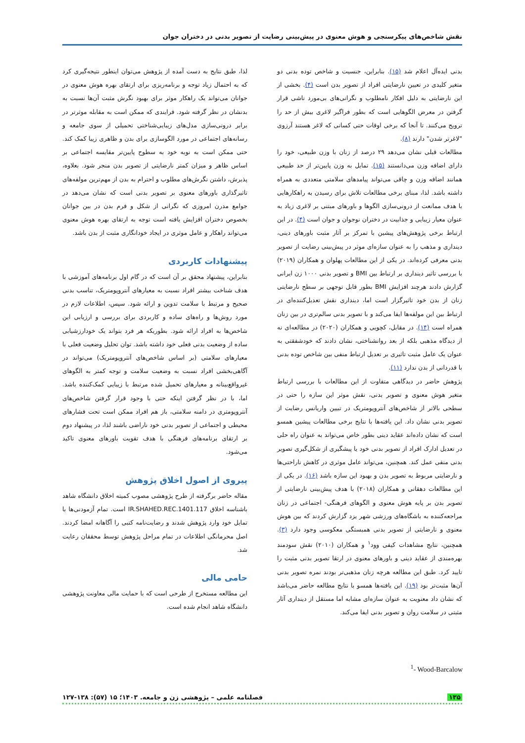نقش شاخص‌های پیکرسنجی و هوش معنوی در پیش‌بینی رضایت از تصویر بدنی در دختران جوان
بدنی ایده‌آل اعلام شد (۱۵). بنابراین، جنسیت و شاخص توده بدنی دو متغیر کلیدی در تعیین نارضایتی افراد از تصویر بدن است (۴). بخشی از این نارضایتی به دلیل افکار نامطلوب و نگرانی‌های بی‌مورد ناشی قرار گرفتن در معرض الگوهایی است که بطور فراگیر لاغری بیش از حد را ترویج می‌کنند. تا آنجا که برخی اوقات حتی کسانی که لاغر هستند آرزوی "لاغرتر شدن" دارند (۸).
مطالعات قبلی نشان می‌دهد ۲۹ درصد از زنان با وزن طبیعی، خود را دارای اضافه وزن می‌دانستند (۱۵). تمایل به وزن پایین‌تر از حد طبیعی همانند اضافه وزن و چاقی می‌تواند پیامدهای سلامتی متعددی به همراه داشته باشد. لذا، مبنای برخی مطالعات تلاش برای رسیدن به راهکارهایی با هدف ممانعت از درونی‌سازی الگوها و باورهای مبتنی بر لاغری زیاد به عنوان معیار زیبایی و جذابیت در دختران نوجوان و جوان است (۴). در این ارتباط برخی پژوهش‌های پیشین با تمرکز بر آثار مثبت باورهای دینی، دینداری و مذهب را به عنوان سازه‌ای موثر در پیش‌بینی رضایت از تصویر بدنی معرفی کرده‌اند. در یکی از این مطالعات پهلوان و همکاران (۲۰۱۹) با بررسی تاثیر دینداری بر ارتباط بین BMI و تصویر بدنی ۱۰۰۰ زن ایرانی گزارش دادند هرچند افزایش BMI بطور قابل توجهی بر سطح نارضایتی زنان از بدن خود تاثیرگزار است اما، دینداری نقش تعدیل‌کننده‌ای در ارتباط بین این مولفه‌ها ایفا می‌کند و با تصویر بدنی سالم‌تری در بین زنان همراه است (۱۴). در مقابل، کچویی و همکاران (۲۰۲۰) در مطالعه‌ای نه از دیدگاه مذهبی بلکه از بعد روانشناختی، نشان دادند که خودشفقتی به عنوان یک عامل مثبت تاثیری بر تعدیل ارتباط منفی بین شاخص توده بدنی با قدردانی از بدن ندارد (۱۱).
پژوهش حاضر در دیدگاهی متفاوت از این مطالعات با بررسی ارتباط متغیر هوش معنوی و تصویر بدنی، نقش موثر این سازه را حتی در سطحی بالاتر از شاخص‌های آنتروپومتریک در تبیین واریانس رضایت از تصویر بدنی نشان داد. این یافته‌ها با نتایج برخی مطالعات پیشین همسو است که نشان داده‌اند عقاید دینی بطور خاص می‌تواند به عنوان راه حلی در تعدیل ادارک افراد از تصویر بدنی خود یا پیشگیری از شکل‌گیری تصویر بدنی منفی عمل کند. همچنین، می‌تواند عامل موثری در کاهش ناراحتی‌ها و نارضایتی مربوط به تصویر بدن و بهبود این سازه باشد (۱۶). در یکی از این مطالعات دهقانی و همکاران (۲۰۱۸) با هدف پیش‌بینی نارضایتی از تصویر بدن بر پایه هوش معنوی و الگوهای فرهنگی- اجتماعی در زنان مراجعه‌کننده به باشگاه‌های ورزشی شهر یزد گزارش کردند که بین هوش معنوی و نارضایتی از تصویر بدنی همبستگی معکوسی وجود دارد (۳). همچنین، نتایج مشاهدات کیفی وود<sup>۱</sup> و همکاران (۲۰۱۰) نقش سودمند بهره‌مندی از عقاید دینی و باورهای معنوی در ارتقا تصویر بدنی مثبت را تایید کرد. طبق این مطالعه هرچه زنان مذهبی‌تر بودند نمره تصویر بدنی آن‌ها مثبت‌تر بود (۱۹). این یافته‌ها همسو با نتایج مطالعه حاضر می‌باشد که نشان داد معنویت به عنوان سازه‌ای مشابه اما مستقل از دینداری آثار مثبتی در سلامت روان و تصویر بدنی ایفا می‌کند.
لذا، طبق نتایج به دست آمده از پژوهش می‌توان اینطور نتیجه‌گیری کرد که به احتمال زیاد توجه و برنامه‌ریزی برای ارتقای بهره هوش معنوی در جوانان می‌تواند یک راهکار موثر برای بهبود نگرش مثبت آن‌ها نسبت به بدنشان در نظر گرفته شود. فرایندی که ممکن است به مقابله موثرتر در برابر درونی‌سازی مدل‌های زیبایی‌شناختی تحمیلی از سوی جامعه و رسانه‌های اجتماعی در مورد الگوسازی برای بدن و ظاهری زیبا کمک کند. حتی ممکن است به نوبه خود به سطوح پایین‌تر مقایسه اجتماعی بر اساس ظاهر و میزان کمتر نارضایتی از تصویر بدن منجر شود. بعلاوه، پذیرش، داشتن نگرش‌های مطلوب و احترام به بدن از مهم‌ترین مولفه‌های تاثیرگذاری باورهای معنوی بر تصویر بدنی است که نشان می‌دهد در جوامع مدرن امروزی که نگرانی از شکل و فرم بدن در بین جوانان بخصوص دختران افزایش یافته است توجه به ارتقای بهره هوش معنوی می‌تواند راهکار و عامل موثری در ایجاد خودانگاری مثبت از بدن باشد.
پیشنهادات کاربردی
بنابراین، پیشنهاد محقق بر آن است که در گام اول برنامه‌های آموزشی با هدف شناخت بیشتر افراد نسبت به معیارهای آنتروپومتریک، تناسب بدنی صحیح و مرتبط با سلامت تدوین و ارائه شود. سپس، اطلاعات لازم در مورد روش‌ها و راه‌های ساده و کاربردی برای بررسی و ارزیابی این شاخص‌ها به افراد ارائه شود. بطوریکه هر فرد بتواند یک خودارزشیابی ساده از وضعیت بدنی فعلی خود داشته باشد. توان تحلیل وضعیت فعلی با معیارهای سلامتی (بر اساس شاخص‌های آنتروپومتریک) می‌تواند در آگاهی‌بخشی افراد نسبت به وضعیت سلامت و توجه کمتر به الگوهای غیرواقع‌بینانه و معیارهای تحمیل شده مرتبط با زیبایی کمک‌کننده باشد. اما، با در نظر گرفتن اینکه حتی با وجود قرار گرفتن شاخص‌های آنتروپومتری در دامنه سلامتی، باز هم افراد ممکن است تحت فشارهای محیطی و اجتماعی از تصویر بدنی خود ناراضی باشند لذا، در پیشنهاد دوم بر ارتقای برنامه‌های فرهنگی با هدف تقویت باورهای معنوی تاکید می‌شود.
پیروی از اصول اخلاق پژوهش
مقاله حاضر برگرفته از طرح پژوهشی مصوب کمیته اخلاق دانشگاه شاهد باشناسه اخلاق IR.SHAHED.REC.1401.117 است. تمام آزمودنی‌ها با تمایل خود وارد پژوهش شدند و رضایت‌نامه کتبی را آگاهانه امضا کردند. اصل محرمانگی اطلاعات در تمام مراحل پژوهش توسط محققان رعایت شد.
حامی مالی
این مطالعه مستخرج از طرحی است که با حمایت مالی معاونت پژوهشی دانشگاه شاهد انجام شده است.
<sup>1</sup>- Wood-Barcalow
۱۳۵ فصلنامه علمی – پژوهشی زن و جامعه. ۱۴۰۳؛ ۱۵ (۵۷): ۱۳۸-۱۲۷